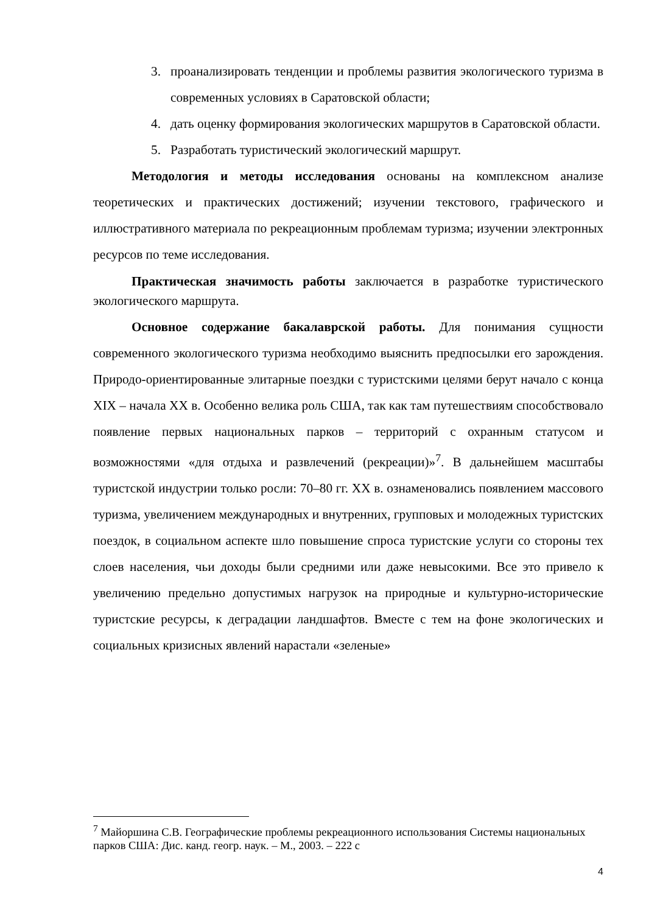3. проанализировать тенденции и проблемы развития экологического туризма в современных условиях в Саратовской области;
4. дать оценку формирования экологических маршрутов в Саратовской области.
5. Разработать туристический экологический маршрут.
Методология и методы исследования основаны на комплексном анализе теоретических и практических достижений; изучении текстового, графического и иллюстративного материала по рекреационным проблемам туризма; изучении электронных ресурсов по теме исследования.
Практическая значимость работы заключается в разработке туристического экологического маршрута.
Основное содержание бакалаврской работы. Для понимания сущности современного экологического туризма необходимо выяснить предпосылки его зарождения. Природо-ориентированные элитарные поездки с туристскими целями берут начало с конца XIX – начала XX в. Особенно велика роль США, так как там путешествиям способствовало появление первых национальных парков – территорий с охранным статусом и возможностями «для отдыха и развлечений (рекреации)»<sup>7</sup>. В дальнейшем масштабы туристской индустрии только росли: 70–80 гг. XX в. ознаменовались появлением массового туризма, увеличением международных и внутренних, групповых и молодежных туристских поездок, в социальном аспекте шло повышение спроса туристские услуги со стороны тех слоев населения, чьи доходы были средними или даже невысокими. Все это привело к увеличению предельно допустимых нагрузок на природные и культурно-исторические туристские ресурсы, к деградации ландшафтов. Вместе с тем на фоне экологических и социальных кризисных явлений нарастали «зеленые»
<sup>7</sup> Майоршина С.В. Географические проблемы рекреационного использования Системы национальных парков США: Дис. канд. геогр. наук. – М., 2003. – 222 с
4